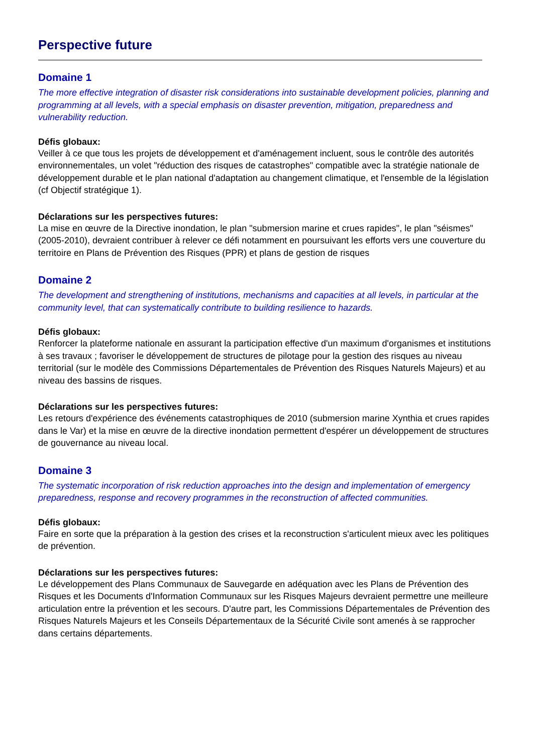Perspective future
Domaine 1
The more effective integration of disaster risk considerations into sustainable development policies, planning and programming at all levels, with a special emphasis on disaster prevention, mitigation, preparedness and vulnerability reduction.
Défis globaux:
Veiller à ce que tous les projets de développement et d'aménagement incluent, sous le contrôle des autorités environnementales, un volet "réduction des risques de catastrophes" compatible avec la stratégie nationale de développement durable et le plan national d'adaptation au changement climatique, et l'ensemble de la législation (cf Objectif stratégique 1).
Déclarations sur les perspectives futures:
La mise en œuvre de la Directive inondation, le plan "submersion marine et crues rapides", le plan "séismes" (2005-2010), devraient contribuer à relever ce défi notamment en poursuivant les efforts vers une couverture du territoire en Plans de Prévention des Risques (PPR) et plans de gestion de risques
Domaine 2
The development and strengthening of institutions, mechanisms and capacities at all levels, in particular at the community level, that can systematically contribute to building resilience to hazards.
Défis globaux:
Renforcer la plateforme nationale en assurant la participation effective d'un maximum d'organismes et institutions à ses travaux ; favoriser le développement de structures de pilotage pour la gestion des risques au niveau territorial (sur le modèle des Commissions Départementales de Prévention des Risques Naturels Majeurs) et au niveau des bassins de risques.
Déclarations sur les perspectives futures:
Les retours d'expérience des événements catastrophiques de 2010 (submersion marine Xynthia et crues rapides dans le Var) et la mise en œuvre de la directive inondation permettent d'espérer un développement de structures de gouvernance au niveau local.
Domaine 3
The systematic incorporation of risk reduction approaches into the design and implementation of emergency preparedness, response and recovery programmes in the reconstruction of affected communities.
Défis globaux:
Faire en sorte que la préparation à la gestion des crises et la reconstruction s'articulent mieux avec les politiques de prévention.
Déclarations sur les perspectives futures:
Le développement des Plans Communaux de Sauvegarde en adéquation avec les Plans de Prévention des Risques et les Documents d'Information Communaux sur les Risques Majeurs devraient permettre une meilleure articulation entre la prévention et les secours. D'autre part, les Commissions Départementales de Prévention des Risques Naturels Majeurs et les Conseils Départementaux de la Sécurité Civile sont amenés à se rapprocher dans certains départements.